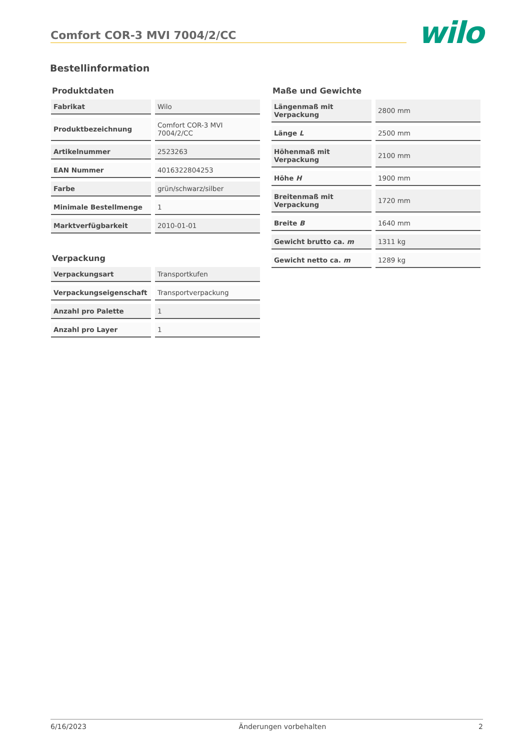Comfort COR-3 MVI 7004/2/CC
wilo
Bestellinformation
Produktdaten
| Fabrikat | Wilo |
| Produktbezeichnung | Comfort COR-3 MVI 7004/2/CC |
| Artikelnummer | 2523263 |
| EAN Nummer | 4016322804253 |
| Farbe | grün/schwarz/silber |
| Minimale Bestellmenge | 1 |
| Marktverfügbarkeit | 2010-01-01 |
Verpackung
| Verpackungsart | Transportkufen |
| Verpackungseigenschaft | Transportverpackung |
| Anzahl pro Palette | 1 |
| Anzahl pro Layer | 1 |
Maße und Gewichte
| Längenmaß mit Verpackung | 2800 mm |
| Länge L | 2500 mm |
| Höhenmaß mit Verpackung | 2100 mm |
| Höhe H | 1900 mm |
| Breitenmaß mit Verpackung | 1720 mm |
| Breite B | 1640 mm |
| Gewicht brutto ca. m | 1311 kg |
| Gewicht netto ca. m | 1289 kg |
6/16/2023 Änderungen vorbehalten 2